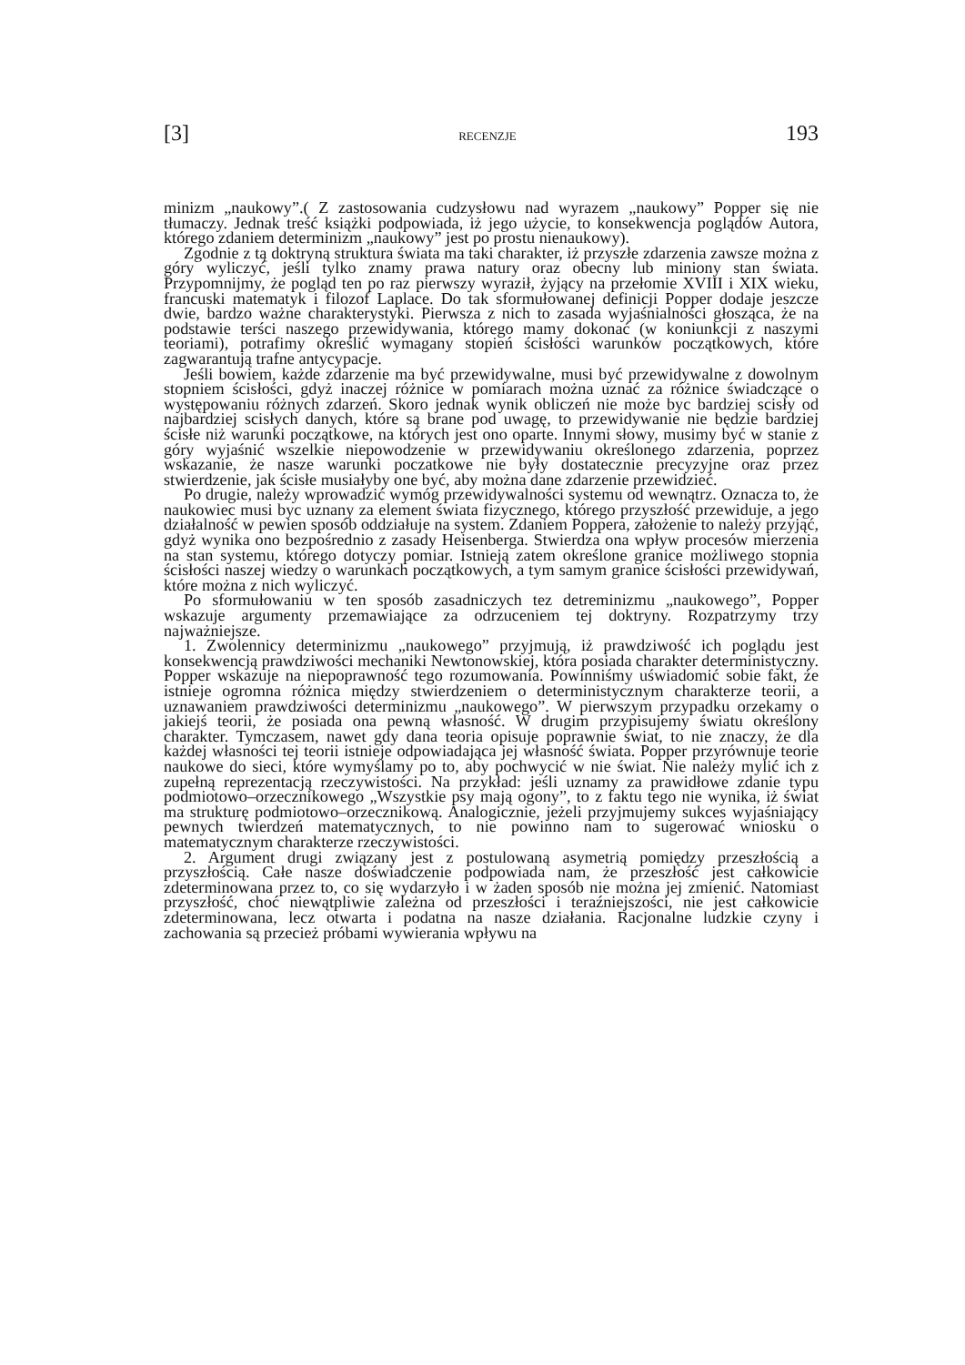[3] RECENZJE 193
minizm „naukowy”.( Z zastosowania cudzysłowu nad wyrazem „naukowy” Popper się nie tłumaczy. Jednak treść książki podpowiada, iż jego użycie, to konsekwencja poglądów Autora, którego zdaniem determinizm „naukowy” jest po prostu nienaukowy).
Zgodnie z tą doktryną struktura świata ma taki charakter, iż przyszłe zdarzenia zawsze można z góry wyliczyć, jeśli tylko znamy prawa natury oraz obecny lub miniony stan świata. Przypomnijmy, że pogląd ten po raz pierwszy wyraził, żyjący na przełomie XVIII i XIX wieku, francuski matematyk i filozof Laplace. Do tak sformułowanej definicji Popper dodaje jeszcze dwie, bardzo ważne charakterystyki. Pierwsza z nich to zasada wyjaśnialności głosząca, że na podstawie terści naszego przewidywania, którego mamy dokonać (w koniunkcji z naszymi teoriami), potrafimy określić wymagany stopień ścisłości warunków początkowych, które zagwarantują trafne antycypacje.
Jeśli bowiem, każde zdarzenie ma być przewidywalne, musi być przewidywalne z dowolnym stopniem ścisłości, gdyż inaczej różnice w pomiarach można uznać za różnice świadczące o występowaniu różnych zdarzeń. Skoro jednak wynik obliczeń nie może byc bardziej scisły od najbardziej scisłych danych, które są brane pod uwagę, to przewidywanie nie będzie bardziej ścisłe niż warunki początkowe, na których jest ono oparte. Innymi słowy, musimy być w stanie z góry wyjaśnić wszelkie niepowodzenie w przewidywaniu określonego zdarzenia, poprzez wskazanie, że nasze warunki poczatkowe nie były dostatecznie precyzyjne oraz przez stwierdzenie, jak ścisłe musiałyby one być, aby można dane zdarzenie przewidzieć.
Po drugie, należy wprowadzić wymóg przewidywalności systemu od wewnątrz. Oznacza to, że naukowiec musi byc uznany za element świata fizycznego, którego przyszłość przewiduje, a jego działalność w pewien sposób oddziałuje na system. Zdaniem Poppera, założenie to należy przyjąć, gdyż wynika ono bezpośrednio z zasady Heisenberga. Stwierdza ona wpływ procesów mierzenia na stan systemu, którego dotyczy pomiar. Istnieją zatem określone granice możliwego stopnia ścisłości naszej wiedzy o warunkach początkowych, a tym samym granice ścisłości przewidywań, które można z nich wyliczyć.
Po sformułowaniu w ten sposób zasadniczych tez detreminizmu „naukowego”, Popper wskazuje argumenty przemawiające za odrzuceniem tej doktryny. Rozpatrzymy trzy najważniejsze.
1. Zwolennicy determinizmu „naukowego” przyjmują, iż prawdziwość ich poglądu jest konsekwencją prawdziwości mechaniki Newtonowskiej, która posiada charakter deterministyczny. Popper wskazuje na niepoprawność tego rozumowania. Powinniśmy uświadomić sobie fakt, że istnieje ogromna różnica między stwierdzeniem o deterministycznym charakterze teorii, a uznawaniem prawdziwości determinizmu „naukowego”. W pierwszym przypadku orzekamy o jakiejś teorii, że posiada ona pewną własność. W drugim przypisujemy światu określony charakter. Tymczasem, nawet gdy dana teoria opisuje poprawnie świat, to nie znaczy, że dla każdej własności tej teorii istnieje odpowiadająca jej własność świata. Popper przyrównuje teorie naukowe do sieci, które wymyślamy po to, aby pochwycić w nie świat. Nie należy mylić ich z zupełną reprezentacją rzeczywistości. Na przykład: jeśli uznamy za prawidłowe zdanie typu podmiotowo–orzecznikowego „Wszystkie psy mają ogony”, to z faktu tego nie wynika, iż świat ma strukturę podmiotowo–orzecznikową. Analogicznie, jeżeli przyjmujemy sukces wyjaśniający pewnych twierdzeń matematycznych, to nie powinno nam to sugerować wniosku o matematycznym charakterze rzeczywistości.
2. Argument drugi związany jest z postulowaną asymetrią pomiędzy przeszłością a przyszłością. Całe nasze doświadczenie podpowiada nam, że przeszłość jest całkowicie zdeterminowana przez to, co się wydarzyło i w żaden sposób nie można jej zmienić. Natomiast przyszłość, choć niewątpliwie zależna od przeszłości i teraźniejszości, nie jest całkowicie zdeterminowana, lecz otwarta i podatna na nasze działania. Racjonalne ludzkie czyny i zachowania są przecież próbami wywierania wpływu na